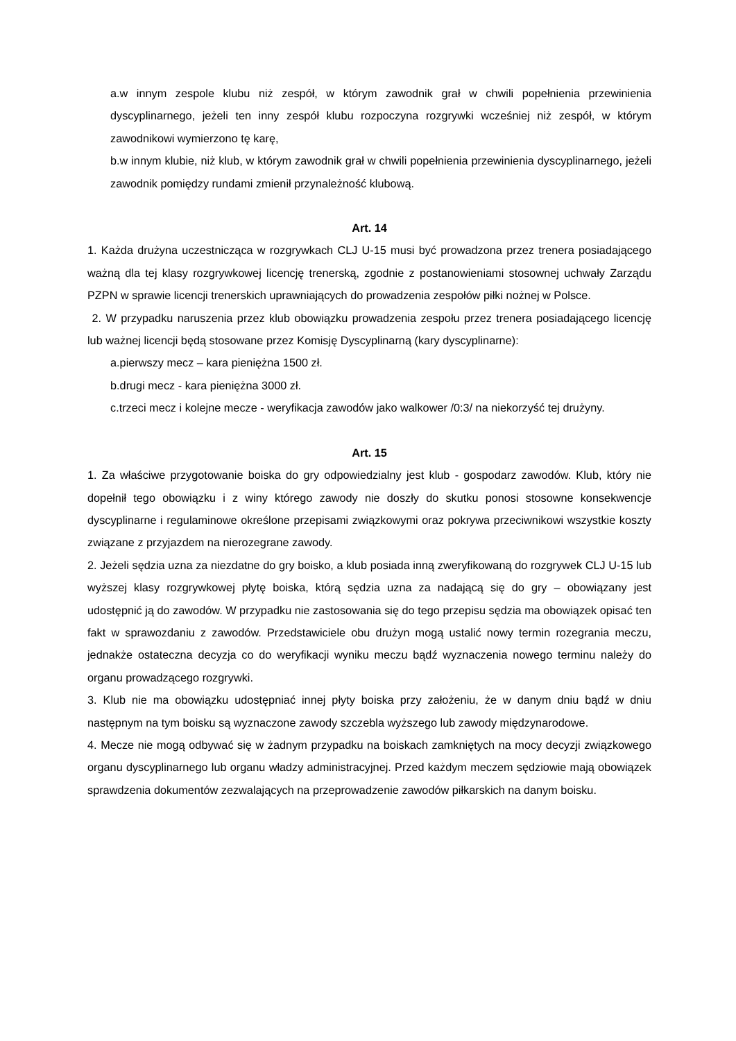a.w innym zespole klubu niż zespół, w którym zawodnik grał w chwili popełnienia przewinienia dyscyplinarnego, jeżeli ten inny zespół klubu rozpoczyna rozgrywki wcześniej niż zespół, w którym zawodnikowi wymierzono tę karę,
b.w innym klubie, niż klub, w którym zawodnik grał w chwili popełnienia przewinienia dyscyplinarnego, jeżeli zawodnik pomiędzy rundami zmienił przynależność klubową.
Art. 14
1. Każda drużyna uczestnicząca w rozgrywkach CLJ U-15 musi być prowadzona przez trenera posiadającego ważną dla tej klasy rozgrywkowej licencję trenerską, zgodnie z postanowieniami stosownej uchwały Zarządu PZPN w sprawie licencji trenerskich uprawniających do prowadzenia zespołów piłki nożnej w Polsce.
2. W przypadku naruszenia przez klub obowiązku prowadzenia zespołu przez trenera posiadającego licencję lub ważnej licencji będą stosowane przez Komisję Dyscyplinarną (kary dyscyplinarne):
a.pierwszy mecz – kara pieniężna 1500 zł.
b.drugi mecz - kara pieniężna 3000 zł.
c.trzeci mecz i kolejne mecze - weryfikacja zawodów jako walkower /0:3/ na niekorzyść tej drużyny.
Art. 15
1. Za właściwe przygotowanie boiska do gry odpowiedzialny jest klub - gospodarz zawodów. Klub, który nie dopełnił tego obowiązku i z winy którego zawody nie doszły do skutku ponosi stosowne konsekwencje dyscyplinarne i regulaminowe określone przepisami związkowymi oraz pokrywa przeciwnikowi wszystkie koszty związane z przyjazdem na nierozegrane zawody.
2. Jeżeli sędzia uzna za niezdatne do gry boisko, a klub posiada inną zweryfikowaną do rozgrywek CLJ U-15 lub wyższej klasy rozgrywkowej płytę boiska, którą sędzia uzna za nadającą się do gry – obowiązany jest udostępnić ją do zawodów. W przypadku nie zastosowania się do tego przepisu sędzia ma obowiązek opisać ten fakt w sprawozdaniu z zawodów. Przedstawiciele obu drużyn mogą ustalić nowy termin rozegrania meczu, jednakże ostateczna decyzja co do weryfikacji wyniku meczu bądź wyznaczenia nowego terminu należy do organu prowadzącego rozgrywki.
3. Klub nie ma obowiązku udostępniać innej płyty boiska przy założeniu, że w danym dniu bądź w dniu następnym na tym boisku są wyznaczone zawody szczebla wyższego lub zawody międzynarodowe.
4. Mecze nie mogą odbywać się w żadnym przypadku na boiskach zamkniętych na mocy decyzji związkowego organu dyscyplinarnego lub organu władzy administracyjnej. Przed każdym meczem sędziowie mają obowiązek sprawdzenia dokumentów zezwalających na przeprowadzenie zawodów piłkarskich na danym boisku.